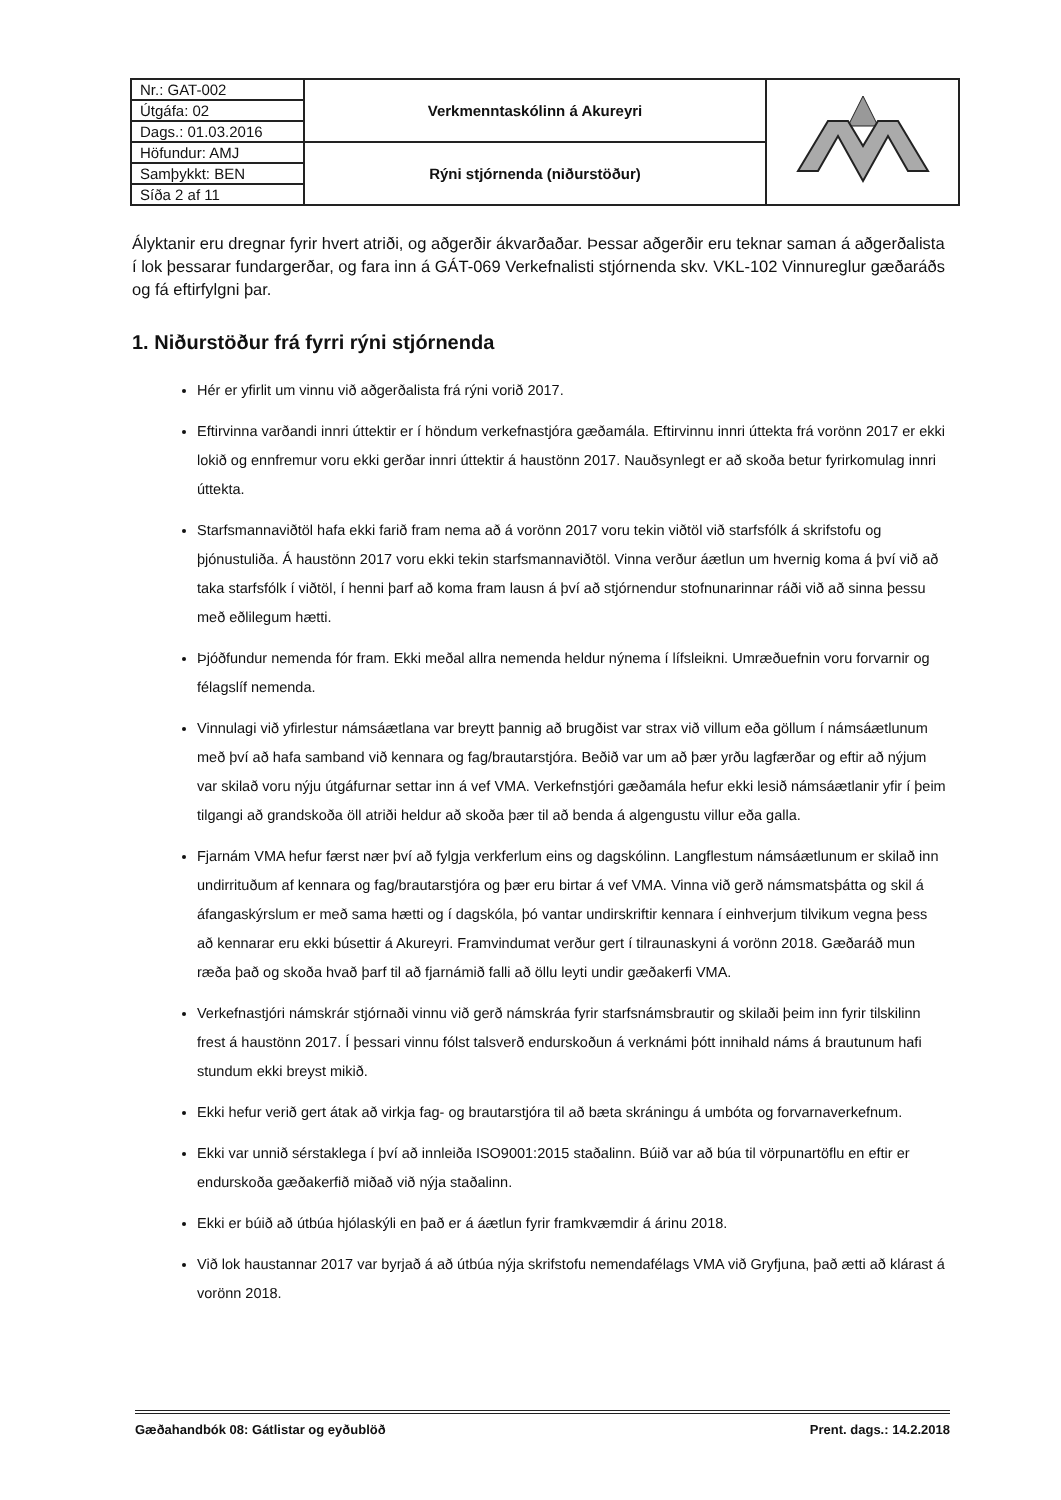| Nr.: GAT-002 | Verkmenntaskólinn á Akureyri | |
| Útgáfa: 02 | | |
| Dags.: 01.03.2016 | | |
| Höfundur: AMJ | Rýni stjórnenda (niðurstöður) | |
| Samþykkt: BEN | | |
| Síða 2 af 11 | | |
Ályktanir eru dregnar fyrir hvert atriði, og aðgerðir ákvarðaðar. Þessar aðgerðir eru teknar saman á aðgerðalista í lok þessarar fundargerðar, og fara inn á GÁT-069 Verkefnalisti stjórnenda skv. VKL-102 Vinnureglur gæðaráðs og fá eftirfylgni þar.
1. Niðurstöður frá fyrri rýni stjórnenda
Hér er yfirlit um vinnu við aðgerðalista frá rýni vorið 2017.
Eftirvinna varðandi innri úttektir er í höndum verkefnastjóra gæðamála. Eftirvinnu innri úttekta frá vorönn 2017 er ekki lokið og ennfremur voru ekki gerðar innri úttektir á haustönn 2017. Nauðsynlegt er að skoða betur fyrirkomulag innri úttekta.
Starfsmannaviðtöl hafa ekki farið fram nema að á vorönn 2017 voru tekin viðtöl við starfsfólk á skrifstofu og þjónustuliða. Á haustönn 2017 voru ekki tekin starfsmannaviðtöl. Vinna verður áætlun um hvernig koma á því við að taka starfsfólk í viðtöl, í henni þarf að koma fram lausn á því að stjórnendur stofnunarinnar ráði við að sinna þessu með eðlilegum hætti.
Þjóðfundur nemenda fór fram. Ekki meðal allra nemenda heldur nýnema í lífsleikni. Umræðuefnin voru forvarnir og félagslíf nemenda.
Vinnulagi við yfirlestur námsáætlana var breytt þannig að brugðist var strax við villum eða göllum í námsáætlunum með því að hafa samband við kennara og fag/brautarstjóra. Beðið var um að þær yrðu lagfærðar og eftir að nýjum var skilað voru nýju útgáfurnar settar inn á vef VMA. Verkefnstjóri gæðamála hefur ekki lesið námsáætlanir yfir í þeim tilgangi að grandskoða öll atriði heldur að skoða þær til að benda á algengustu villur eða galla.
Fjarnám VMA hefur færst nær því að fylgja verkferlum eins og dagskólinn. Langflestum námsáætlunum er skilað inn undirrituðum af kennara og fag/brautarstjóra og þær eru birtar á vef VMA. Vinna við gerð námsmatsþátta og skil á áfangaskýrslum er með sama hætti og í dagskóla, þó vantar undirskriftir kennara í einhverjum tilvikum vegna þess að kennarar eru ekki búsettir á Akureyri. Framvindumat verður gert í tilraunaskyni á vorönn 2018. Gæðaráð mun ræða það og skoða hvað þarf til að fjarnámið falli að öllu leyti undir gæðakerfi VMA.
Verkefnastjóri námskrár stjórnaði vinnu við gerð námskráa fyrir starfsnámsbrautir og skilaði þeim inn fyrir tilskilinn frest á haustönn 2017. Í þessari vinnu fólst talsverð endurskoðun á verknámi þótt innihald náms á brautunum hafi stundum ekki breyst mikið.
Ekki hefur verið gert átak að virkja fag- og brautarstjóra til að bæta skráningu á umbóta og forvarnaverkefnum.
Ekki var unnið sérstaklega í því að innleiða ISO9001:2015 staðalinn. Búið var að búa til vörpunartöflu en eftir er endurskoða gæðakerfið miðað við nýja staðalinn.
Ekki er búið að útbúa hjólaskýli en það er á áætlun fyrir framkvæmdir á árinu 2018.
Við lok haustannar 2017 var byrjað á að útbúa nýja skrifstofu nemendafélags VMA við Gryfjuna, það ætti að klárast á vorönn 2018.
Gæðahandbók 08: Gátlistar og eyðublöð Prent. dags.: 14.2.2018